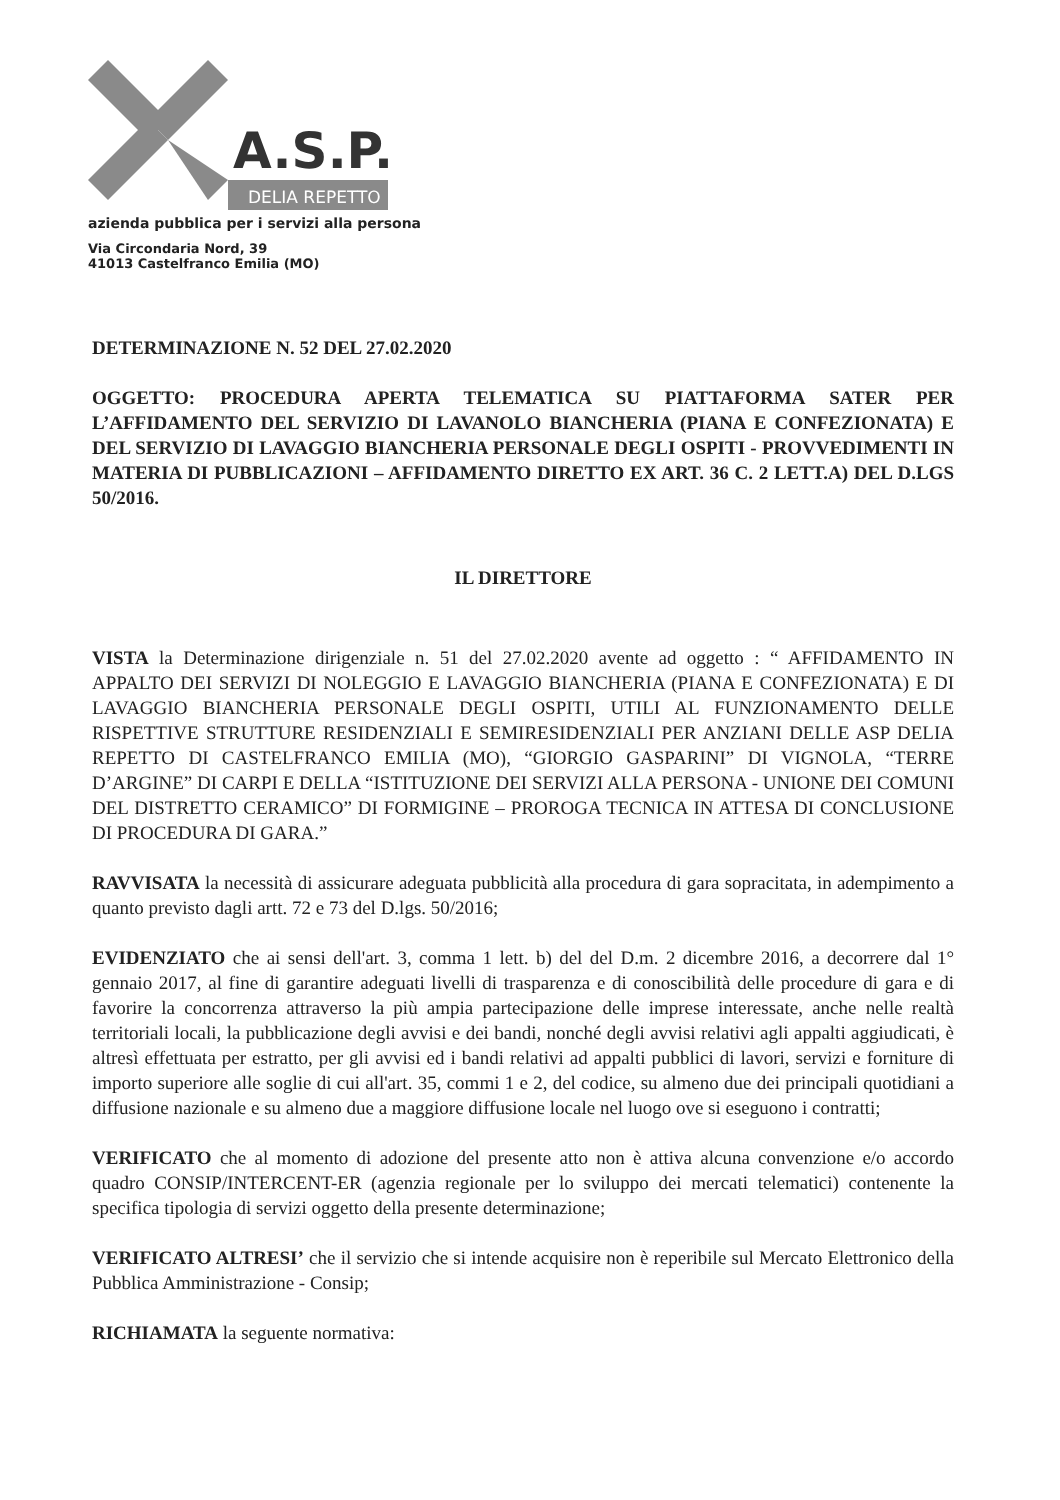A.S.P.
DELIA REPETTO
azienda pubblica per i servizi alla persona
Via Circondaria Nord, 39
41013 Castelfranco Emilia (MO)
DETERMINAZIONE N. 52 DEL 27.02.2020
OGGETTO: PROCEDURA APERTA TELEMATICA SU PIATTAFORMA SATER PER L’AFFIDAMENTO DEL SERVIZIO DI LAVANOLO BIANCHERIA (PIANA E CONFEZIONATA) E DEL SERVIZIO DI LAVAGGIO BIANCHERIA PERSONALE DEGLI OSPITI - PROVVEDIMENTI IN MATERIA DI PUBBLICAZIONI – AFFIDAMENTO DIRETTO EX ART. 36 C. 2 LETT.A) DEL D.LGS 50/2016.
IL DIRETTORE
VISTA la Determinazione dirigenziale n. 51 del 27.02.2020 avente ad oggetto : “ AFFIDAMENTO IN APPALTO DEI SERVIZI DI NOLEGGIO E LAVAGGIO BIANCHERIA (PIANA E CONFEZIONATA) E DI LAVAGGIO BIANCHERIA PERSONALE DEGLI OSPITI, UTILI AL FUNZIONAMENTO DELLE RISPETTIVE STRUTTURE RESIDENZIALI E SEMIRESIDENZIALI PER ANZIANI DELLE ASP DELIA REPETTO DI CASTELFRANCO EMILIA (MO), “GIORGIO GASPARINI” DI VIGNOLA, “TERRE D’ARGINE” DI CARPI E DELLA “ISTITUZIONE DEI SERVIZI ALLA PERSONA - UNIONE DEI COMUNI DEL DISTRETTO CERAMICO” DI FORMIGINE – PROROGA TECNICA IN ATTESA DI CONCLUSIONE DI PROCEDURA DI GARA.”
RAVVISATA la necessità di assicurare adeguata pubblicità alla procedura di gara sopracitata, in adempimento a quanto previsto dagli artt. 72 e 73 del D.lgs. 50/2016;
EVIDENZIATO che ai sensi dell'art. 3, comma 1 lett. b) del del D.m. 2 dicembre 2016, a decorrere dal 1° gennaio 2017, al fine di garantire adeguati livelli di trasparenza e di conoscibilità delle procedure di gara e di favorire la concorrenza attraverso la più ampia partecipazione delle imprese interessate, anche nelle realtà territoriali locali, la pubblicazione degli avvisi e dei bandi, nonché degli avvisi relativi agli appalti aggiudicati, è altresì effettuata per estratto, per gli avvisi ed i bandi relativi ad appalti pubblici di lavori, servizi e forniture di importo superiore alle soglie di cui all'art. 35, commi 1 e 2, del codice, su almeno due dei principali quotidiani a diffusione nazionale e su almeno due a maggiore diffusione locale nel luogo ove si eseguono i contratti;
VERIFICATO che al momento di adozione del presente atto non è attiva alcuna convenzione e/o accordo quadro CONSIP/INTERCENT-ER (agenzia regionale per lo sviluppo dei mercati telematici) contenente la specifica tipologia di servizi oggetto della presente determinazione;
VERIFICATO ALTRESI’ che il servizio che si intende acquisire non è reperibile sul Mercato Elettronico della Pubblica Amministrazione - Consip;
RICHIAMATA la seguente normativa: